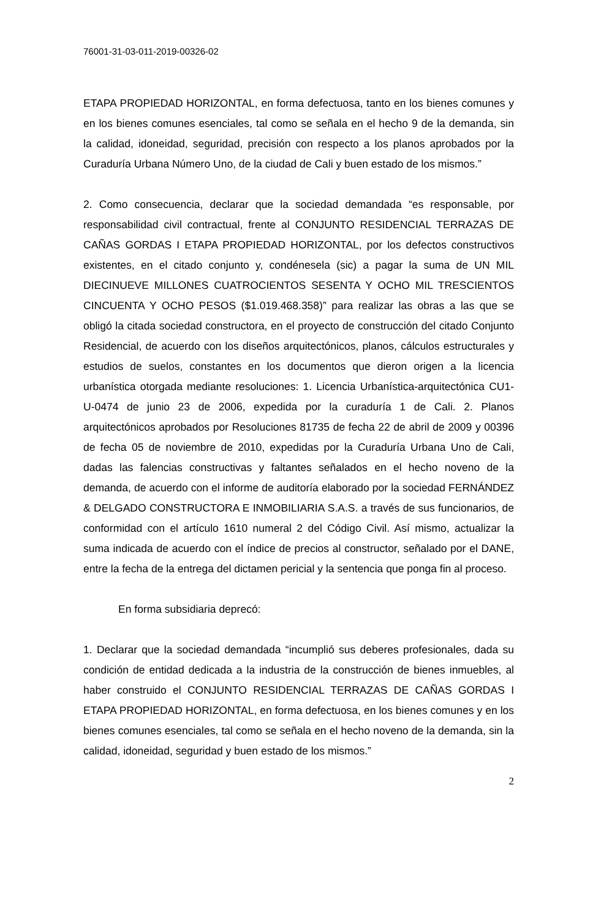76001-31-03-011-2019-00326-02
ETAPA PROPIEDAD HORIZONTAL, en forma defectuosa, tanto en los bienes comunes y en los bienes comunes esenciales, tal como se señala en el hecho 9 de la demanda, sin la calidad, idoneidad, seguridad, precisión con respecto a los planos aprobados por la Curaduría Urbana Número Uno, de la ciudad de Cali y buen estado de los mismos.”
2. Como consecuencia, declarar que la sociedad demandada “es responsable, por responsabilidad civil contractual, frente al CONJUNTO RESIDENCIAL TERRAZAS DE CAÑAS GORDAS I ETAPA PROPIEDAD HORIZONTAL, por los defectos constructivos existentes, en el citado conjunto y, condénesela (sic) a pagar la suma de UN MIL DIECINUEVE MILLONES CUATROCIENTOS SESENTA Y OCHO MIL TRESCIENTOS CINCUENTA Y OCHO PESOS ($1.019.468.358)” para realizar las obras a las que se obligó la citada sociedad constructora, en el proyecto de construcción del citado Conjunto Residencial, de acuerdo con los diseños arquitectónicos, planos, cálculos estructurales y estudios de suelos, constantes en los documentos que dieron origen a la licencia urbanística otorgada mediante resoluciones: 1. Licencia Urbanística-arquitectónica CU1-U-0474 de junio 23 de 2006, expedida por la curaduría 1 de Cali. 2. Planos arquitectónicos aprobados por Resoluciones 81735 de fecha 22 de abril de 2009 y 00396 de fecha 05 de noviembre de 2010, expedidas por la Curaduría Urbana Uno de Cali, dadas las falencias constructivas y faltantes señalados en el hecho noveno de la demanda, de acuerdo con el informe de auditoría elaborado por la sociedad FERNÁNDEZ & DELGADO CONSTRUCTORA E INMOBILIARIA S.A.S. a través de sus funcionarios, de conformidad con el artículo 1610 numeral 2 del Código Civil. Así mismo, actualizar la suma indicada de acuerdo con el índice de precios al constructor, señalado por el DANE, entre la fecha de la entrega del dictamen pericial y la sentencia que ponga fin al proceso.
En forma subsidiaria deprecó:
1. Declarar que la sociedad demandada “incumplió sus deberes profesionales, dada su condición de entidad dedicada a la industria de la construcción de bienes inmuebles, al haber construido el CONJUNTO RESIDENCIAL TERRAZAS DE CAÑAS GORDAS I ETAPA PROPIEDAD HORIZONTAL, en forma defectuosa, en los bienes comunes y en los bienes comunes esenciales, tal como se señala en el hecho noveno de la demanda, sin la calidad, idoneidad, seguridad y buen estado de los mismos.”
2